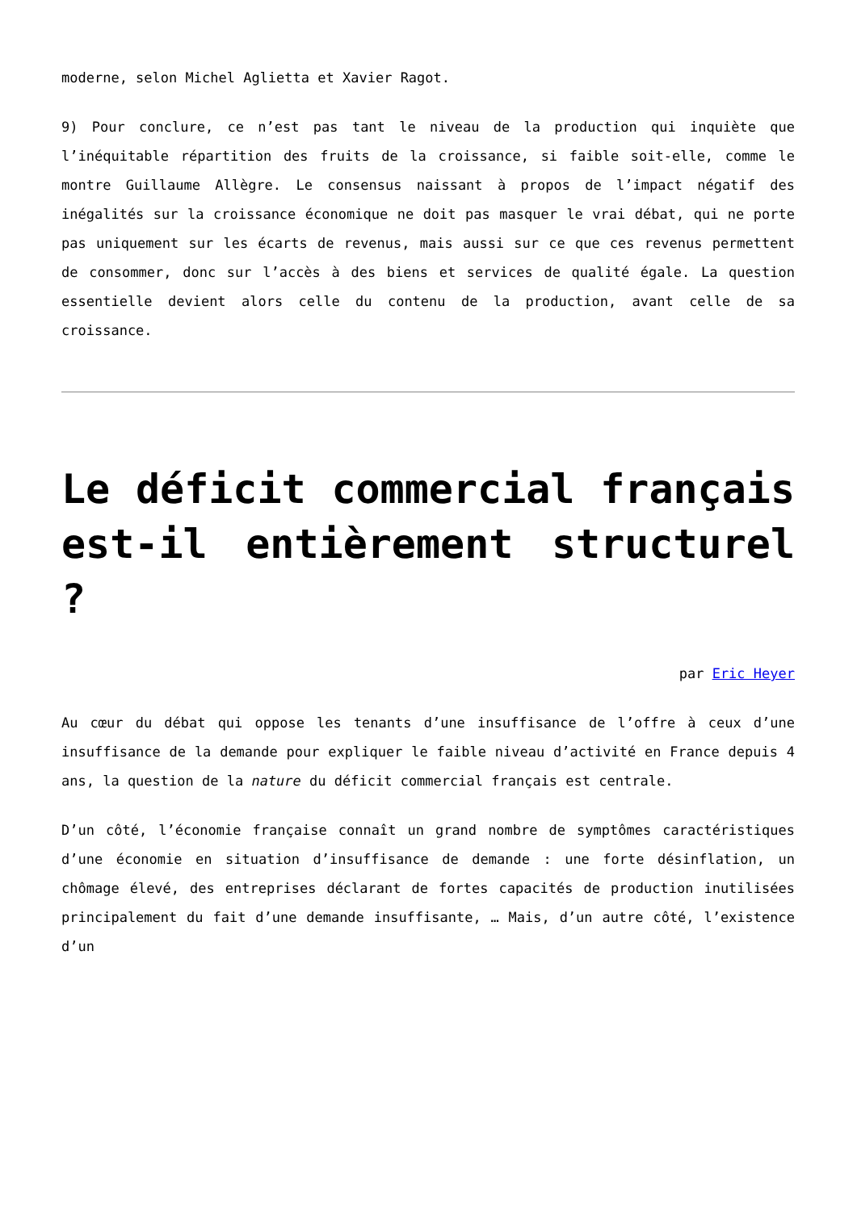moderne, selon Michel Aglietta et Xavier Ragot.
9) Pour conclure, ce n’est pas tant le niveau de la production qui inquiète que l’inéquitable répartition des fruits de la croissance, si faible soit-elle, comme le montre Guillaume Allègre. Le consensus naissant à propos de l’impact négatif des inégalités sur la croissance économique ne doit pas masquer le vrai débat, qui ne porte pas uniquement sur les écarts de revenus, mais aussi sur ce que ces revenus permettent de consommer, donc sur l’accès à des biens et services de qualité égale. La question essentielle devient alors celle du contenu de la production, avant celle de sa croissance.
Le déficit commercial français est-il entièrement structurel ?
par Eric Heyer
Au cœur du débat qui oppose les tenants d’une insuffisance de l’offre à ceux d’une insuffisance de la demande pour expliquer le faible niveau d’activité en France depuis 4 ans, la question de la nature du déficit commercial français est centrale.
D’un côté, l’économie française connaît un grand nombre de symptômes caractéristiques d’une économie en situation d’insuffisance de demande : une forte désinflation, un chômage élevé, des entreprises déclarant de fortes capacités de production inutilisées principalement du fait d’une demande insuffisante, … Mais, d’un autre côté, l’existence d’un